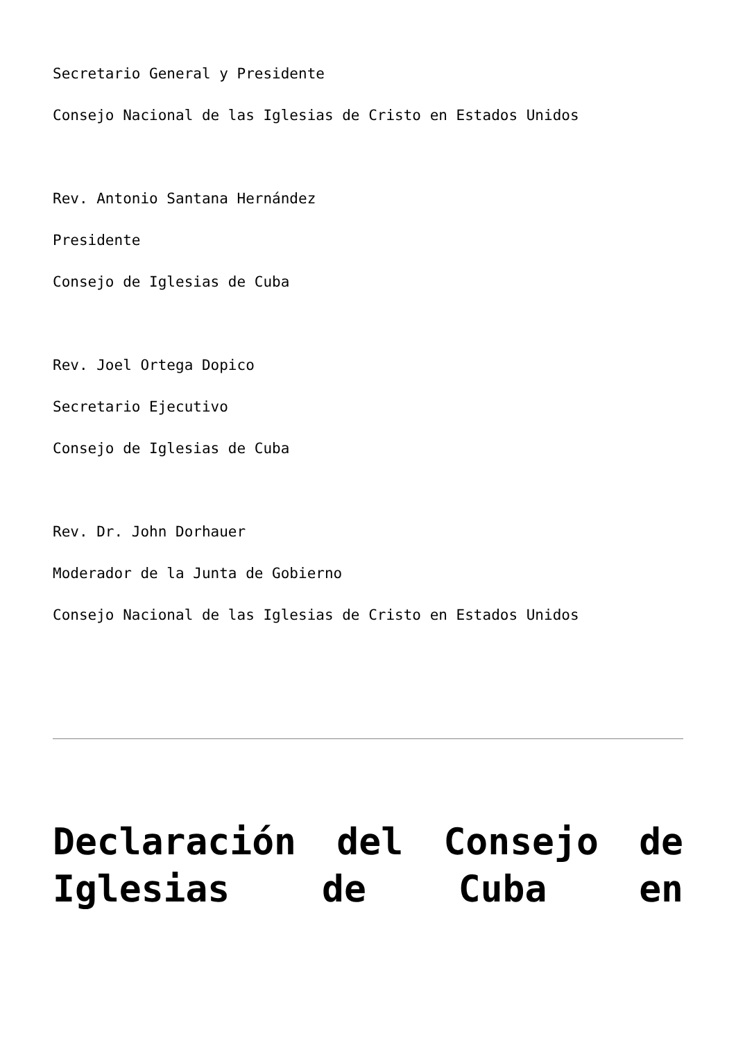Secretario General y Presidente
Consejo Nacional de las Iglesias de Cristo en Estados Unidos
Rev. Antonio Santana Hernández
Presidente
Consejo de Iglesias de Cuba
Rev. Joel Ortega Dopico
Secretario Ejecutivo
Consejo de Iglesias de Cuba
Rev. Dr. John Dorhauer
Moderador de la Junta de Gobierno
Consejo Nacional de las Iglesias de Cristo en Estados Unidos
Declaración del Consejo de Iglesias de Cuba en